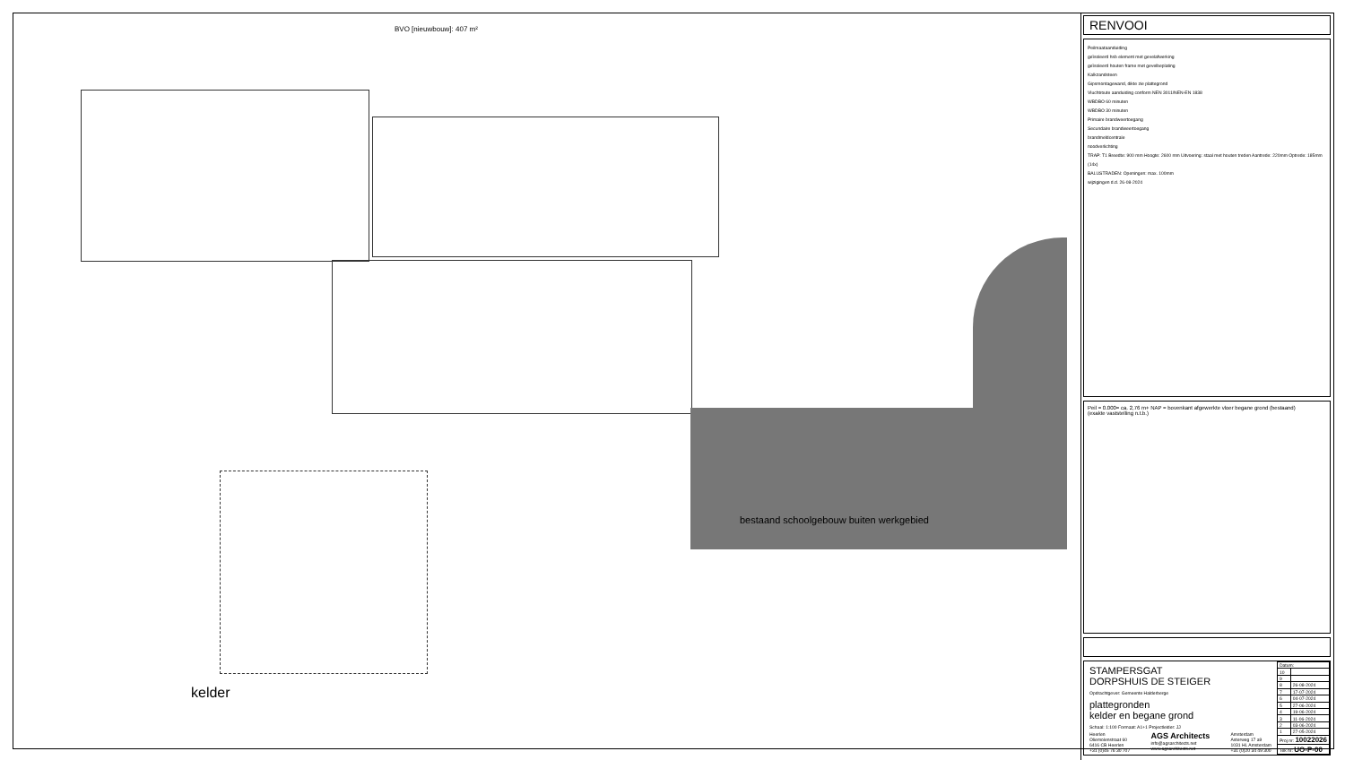BVO [nieuwbouw]: 407 m²
bestaand schoolgebouw buiten werkgebied
kelder
RENVOOI
Peilmaataanduiding
geïsoleerd hsb element met gevelafwerking
geïsoleerd houten frame met gevelbeplating
Kalkzandsteen
Gipsmontagewand, dikte zie plattegrond
Vluchtroute aanduiding conform NEN 3011/NEN-EN 1838
WBDBO 60 minuten
WBDBO 30 minuten
Primaire brandweertoegang
Secundaire brandweertoegang
brandmeldcentrale
noodverlichting
TRAP: T1 Breedte: 900 mm Hoogte: 2600 mm Uitvoering: staal met houten treden Aantrede: 220mm Optrede: 185mm (14x)
BALUSTRADEN: Openingen: max. 100mm
wijzigingen d.d. 26-08-2024
Peil = 0.000= ca. 2,76 m+ NAP = bovenkant afgewerkte vloer begane grond (bestaand)
(exakte vaststelling n.t.b.)
STAMPERSGAT
DORPSHUIS DE STEIGER
Opdrachtgever: Gemeente Halderberge
plattegronden
kelder en begane grond
Schaal: 1:100 Formaat: A1+1 Projectleider: JJ
Heerlen
Oliemolenstraat 60
6416 CB Heerlen
+31 (0)45 76 30 707 AGS Architects
info@agsarchitects.net
www.agsarchitects.net Amsterdam
Asterweg 17 a9
1031 HL Amsterdam
+31 (0)20 34 49 300
| Datum: | |
| 10 | |
| 9 | |
| 8 | 26-08-2024 |
| 7 | 17-07-2024 |
| 6 | 04-07-2024 |
| 5 | 27-06-2024 |
| 4 | 19-06-2024 |
| 3 | 11-06-2024 |
| 2 | 03-06-2024 |
| 1 | 27-05-2024 |
| Proj nr: 10022026 | |
| Tek nr: UO-P-00 | |